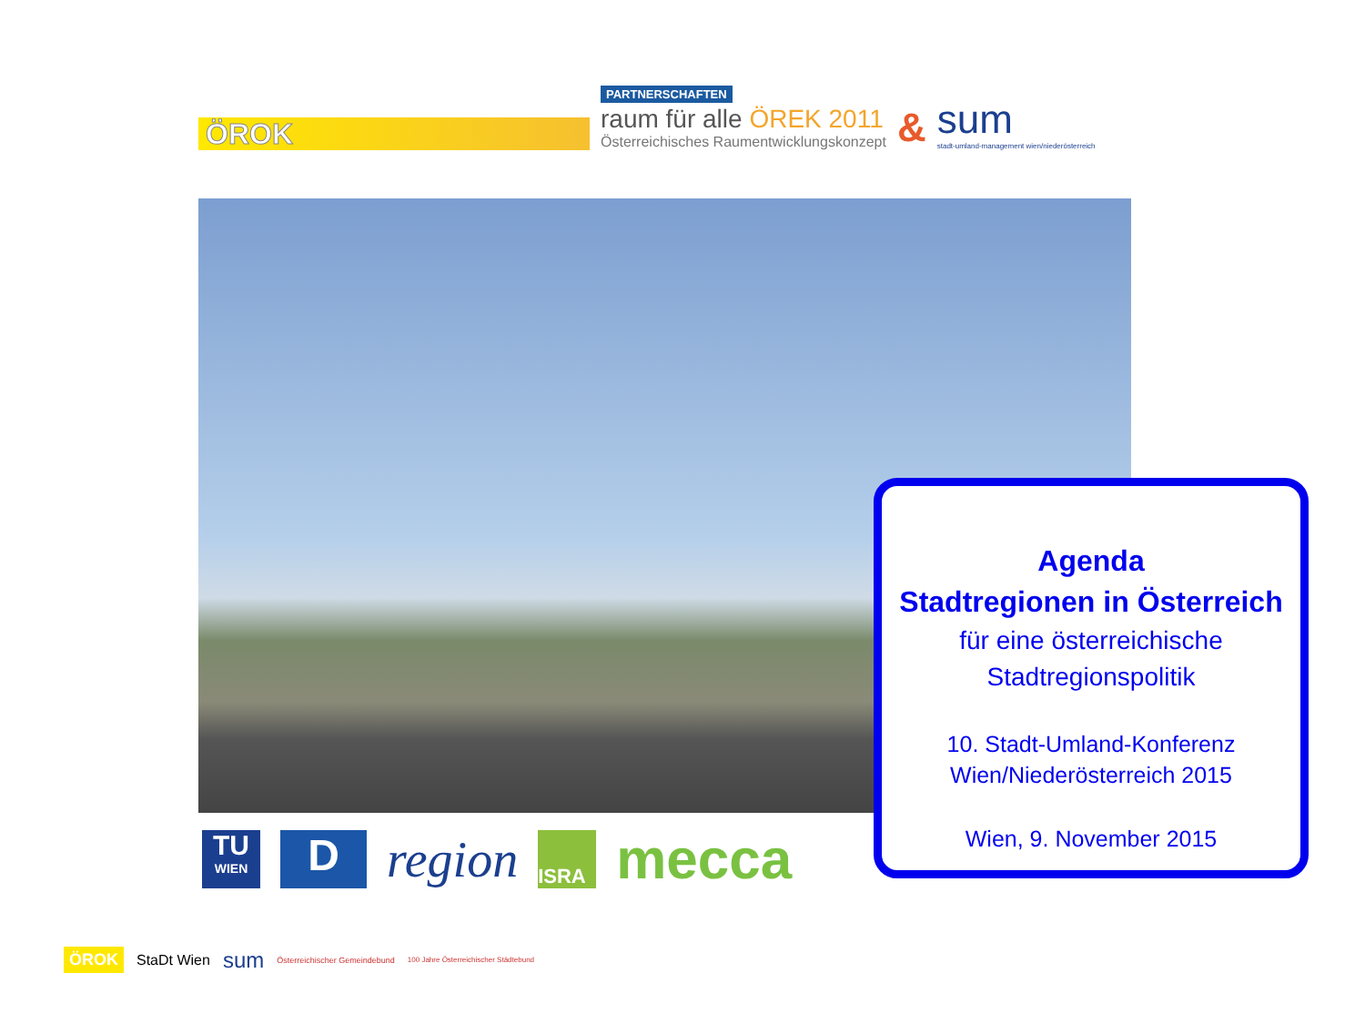ÖROK
PARTNERSCHAFTEN
raum für alle ÖREK 2011
Österreichisches Raumentwicklungskonzept
&
sum
stadt-umland-management wien/niederösterreich
TU
WIEN
D
region
ISRA
mecca
Agenda
Stadtregionen in Österreich
für eine österreichische
Stadtregionspolitik
10. Stadt-Umland-Konferenz
Wien/Niederösterreich 2015
Wien, 9. November 2015
ÖROK StaDt Wien sum Österreichischer Gemeindebund 100 Jahre Österreichischer Städtebund